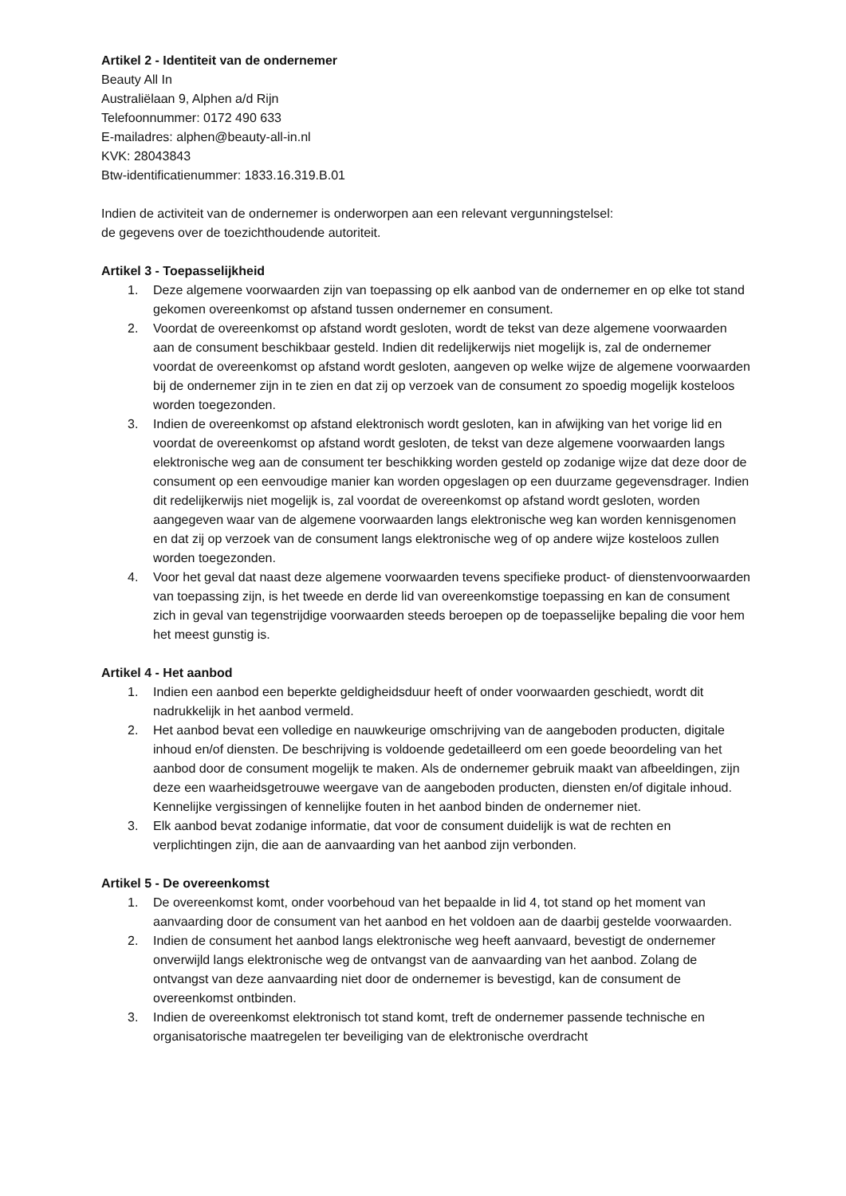Artikel 2 - Identiteit van de ondernemer
Beauty All In
Australiëlaan 9, Alphen a/d Rijn
Telefoonnummer: 0172 490 633
E-mailadres: alphen@beauty-all-in.nl
KVK: 28043843
Btw-identificatienummer: 1833.16.319.B.01
Indien de activiteit van de ondernemer is onderworpen aan een relevant vergunningstelsel:
de gegevens over de toezichthoudende autoriteit.
Artikel 3 - Toepasselijkheid
1. Deze algemene voorwaarden zijn van toepassing op elk aanbod van de ondernemer en op elke tot stand gekomen overeenkomst op afstand tussen ondernemer en consument.
2. Voordat de overeenkomst op afstand wordt gesloten, wordt de tekst van deze algemene voorwaarden aan de consument beschikbaar gesteld. Indien dit redelijkerwijs niet mogelijk is, zal de ondernemer voordat de overeenkomst op afstand wordt gesloten, aangeven op welke wijze de algemene voorwaarden bij de ondernemer zijn in te zien en dat zij op verzoek van de consument zo spoedig mogelijk kosteloos worden toegezonden.
3. Indien de overeenkomst op afstand elektronisch wordt gesloten, kan in afwijking van het vorige lid en voordat de overeenkomst op afstand wordt gesloten, de tekst van deze algemene voorwaarden langs elektronische weg aan de consument ter beschikking worden gesteld op zodanige wijze dat deze door de consument op een eenvoudige manier kan worden opgeslagen op een duurzame gegevensdrager. Indien dit redelijkerwijs niet mogelijk is, zal voordat de overeenkomst op afstand wordt gesloten, worden aangegeven waar van de algemene voorwaarden langs elektronische weg kan worden kennisgenomen en dat zij op verzoek van de consument langs elektronische weg of op andere wijze kosteloos zullen worden toegezonden.
4. Voor het geval dat naast deze algemene voorwaarden tevens specifieke product- of dienstenvoorwaarden van toepassing zijn, is het tweede en derde lid van overeenkomstige toepassing en kan de consument zich in geval van tegenstrijdige voorwaarden steeds beroepen op de toepasselijke bepaling die voor hem het meest gunstig is.
Artikel 4 - Het aanbod
1. Indien een aanbod een beperkte geldigheidsduur heeft of onder voorwaarden geschiedt, wordt dit nadrukkelijk in het aanbod vermeld.
2. Het aanbod bevat een volledige en nauwkeurige omschrijving van de aangeboden producten, digitale inhoud en/of diensten. De beschrijving is voldoende gedetailleerd om een goede beoordeling van het aanbod door de consument mogelijk te maken. Als de ondernemer gebruik maakt van afbeeldingen, zijn deze een waarheidsgetrouwe weergave van de aangeboden producten, diensten en/of digitale inhoud. Kennelijke vergissingen of kennelijke fouten in het aanbod binden de ondernemer niet.
3. Elk aanbod bevat zodanige informatie, dat voor de consument duidelijk is wat de rechten en verplichtingen zijn, die aan de aanvaarding van het aanbod zijn verbonden.
Artikel 5 - De overeenkomst
1. De overeenkomst komt, onder voorbehoud van het bepaalde in lid 4, tot stand op het moment van aanvaarding door de consument van het aanbod en het voldoen aan de daarbij gestelde voorwaarden.
2. Indien de consument het aanbod langs elektronische weg heeft aanvaard, bevestigt de ondernemer onverwijld langs elektronische weg de ontvangst van de aanvaarding van het aanbod. Zolang de ontvangst van deze aanvaarding niet door de ondernemer is bevestigd, kan de consument de overeenkomst ontbinden.
3. Indien de overeenkomst elektronisch tot stand komt, treft de ondernemer passende technische en organisatorische maatregelen ter beveiliging van de elektronische overdracht